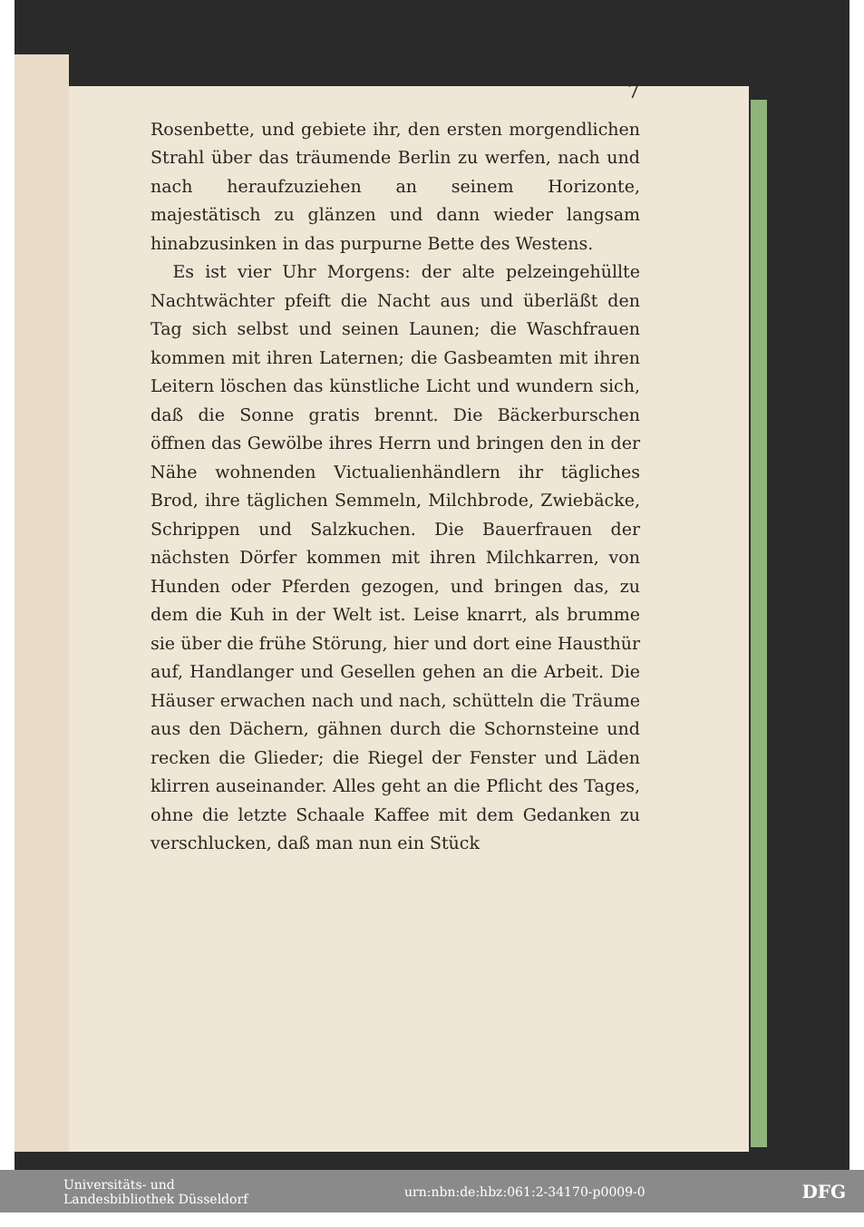7
Rosenbette, und gebiete ihr, den ersten morgendlichen Strahl über das träumende Berlin zu werfen, nach und nach heraufzuziehen an seinem Horizonte, majestätisch zu glänzen und dann wieder langsam hinabzusinken in das purpurne Bette des Westens.
Es ist vier Uhr Morgens: der alte pelzeingehüllte Nachtwächter pfeift die Nacht aus und überläßt den Tag sich selbst und seinen Launen; die Waschfrauen kommen mit ihren Laternen; die Gasbeamten mit ihren Leitern löschen das künstliche Licht und wundern sich, daß die Sonne gratis brennt. Die Bäckerburschen öffnen das Gewölbe ihres Herrn und bringen den in der Nähe wohnenden Victualienhändlern ihr tägliches Brod, ihre täglichen Semmeln, Milchbrode, Zwiebäcke, Schrippen und Salzkuchen. Die Bauerfrauen der nächsten Dörfer kommen mit ihren Milchkarren, von Hunden oder Pferden gezogen, und bringen das, zu dem die Kuh in der Welt ist. Leise knarrt, als brumme sie über die frühe Störung, hier und dort eine Hausthür auf, Handlanger und Gesellen gehen an die Arbeit. Die Häuser erwachen nach und nach, schütteln die Träume aus den Dächern, gähnen durch die Schornsteine und recken die Glieder; die Riegel der Fenster und Läden klirren auseinander. Alles geht an die Pflicht des Tages, ohne die letzte Schaale Kaffee mit dem Gedanken zu verschlucken, daß man nun ein Stück
Universitäts- und
Landesbibliothek Düsseldorf urn:nbn:de:hbz:061:2-34170-p0009-0 DFG